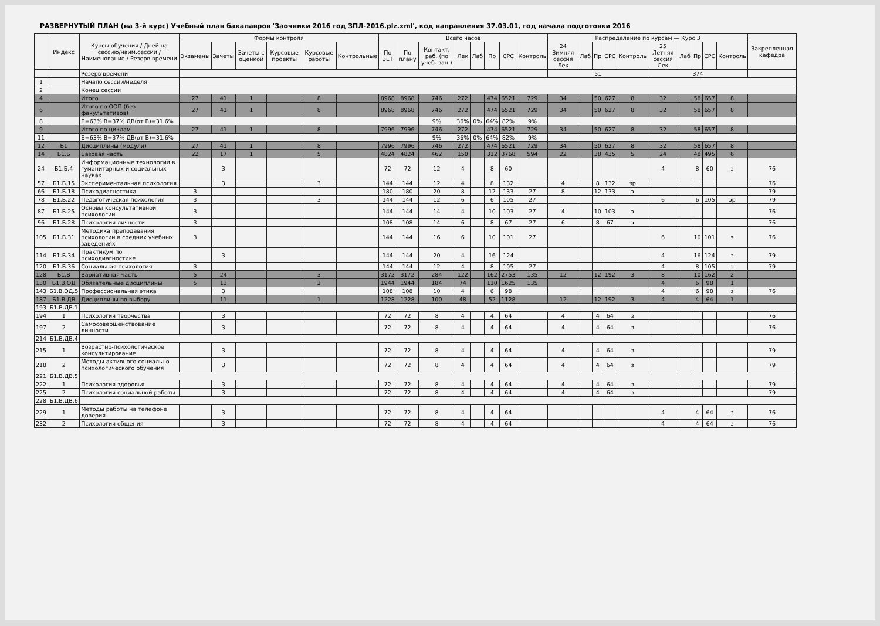РАЗВЕРНУТЫЙ ПЛАН (на 3-й курс) Учебный план бакалавров 'Заочники 2016 год ЗПЛ-2016.plz.xml', код направления 37.03.01, год начала подготовки 2016
| | Индекс | Курсы обучения / Дней на сессию/наим.сессии / Наименование / Резерв времени | Формы контроля | | | | | | Всего часов | | | | | | | | Распределение по курсам — Курс 3 | | | | | | | | | | Закрепленная кафедра |
| --- | --- | --- | --- | --- | --- | --- | --- | --- | --- | --- | --- | --- | --- | --- | --- | --- | --- | --- | --- | --- | --- | --- | --- | --- | --- | --- | --- |
| | | | Экзамены | Зачеты | Зачеты с оценкой | Курсовые проекты | Курсовые работы | Контрольные | По ЗЕТ | По плану | Контакт. раб. (по учеб. зан.) | Лек | Лаб | Пр | СРС | Контроль | 24 Зимняя сессия Лек | Лаб | Пр | СРС | Контроль | 25 Летняя сессия Лек | Лаб | Пр | СРС | Контроль | |
| | | Резерв времени | | | | | | | | | | | | | | | 51 | | | | | 374 | | | | | |
| 1 | | Начало сессии/неделя | | | | | | | | | | | | | | | | | | | | | | | | | |
| 2 | | Конец сессии | | | | | | | | | | | | | | | | | | | | | | | | | |
| 4 | | Итого | 27 | 41 | 1 | | 8 | | 8968 | 8968 | 746 | 272 | | 474 | 6521 | 729 | 34 | | 50 | 627 | 8 | 32 | | 58 | 657 | 8 | |
| 6 | | Итого по ООП (без факультативов) | 27 | 41 | 1 | | 8 | | 8968 | 8968 | 746 | 272 | | 474 | 6521 | 729 | 34 | | 50 | 627 | 8 | 32 | | 58 | 657 | 8 | |
| 8 | | Б=63% В=37% ДВ(от В)=31.6% | | | | | | | | | 9% | 36% | 0% | 64% | 82% | 9% | | | | | | | | | | | |
| 9 | | Итого по циклам | 27 | 41 | 1 | | 8 | | 7996 | 7996 | 746 | 272 | | 474 | 6521 | 729 | 34 | | 50 | 627 | 8 | 32 | | 58 | 657 | 8 | |
| 11 | | Б=63% В=37% ДВ(от В)=31.6% | | | | | | | | | 9% | 36% | 0% | 64% | 82% | 9% | | | | | | | | | | | |
| 12 | Б1 | Дисциплины (модули) | 27 | 41 | 1 | | 8 | | 7996 | 7996 | 746 | 272 | | 474 | 6521 | 729 | 34 | | 50 | 627 | 8 | 32 | | 58 | 657 | 8 | |
| 14 | Б1.Б | Базовая часть | 22 | 17 | 1 | | 5 | | 4824 | 4824 | 462 | 150 | | 312 | 3768 | 594 | 22 | | 38 | 435 | 5 | 24 | | 48 | 495 | 6 | |
| 24 | Б1.Б.4 | Информационные технологии в гуманитарных и социальных науках | | 3 | | | | | 72 | 72 | 12 | 4 | | 8 | 60 | | | | | | | 4 | | 8 | 60 | з | 76 |
| 57 | Б1.Б.15 | Экспериментальная психология | | 3 | | | 3 | | 144 | 144 | 12 | 4 | | 8 | 132 | | 4 | | 8 | 132 | зр | | | | | | 76 |
| 66 | Б1.Б.18 | Психодиагностика | 3 | | | | | | 180 | 180 | 20 | 8 | | 12 | 133 | 27 | 8 | | 12 | 133 | э | | | | | | 79 |
| 78 | Б1.Б.22 | Педагогическая психология | 3 | | | | 3 | | 144 | 144 | 12 | 6 | | 6 | 105 | 27 | | | | | | 6 | | 6 | 105 | эр | 79 |
| 87 | Б1.Б.25 | Основы консультативной психологии | 3 | | | | | | 144 | 144 | 14 | 4 | | 10 | 103 | 27 | 4 | | 10 | 103 | э | | | | | | 76 |
| 96 | Б1.Б.28 | Психология личности | 3 | | | | | | 108 | 108 | 14 | 6 | | 8 | 67 | 27 | 6 | | 8 | 67 | э | | | | | | 76 |
| 105 | Б1.Б.31 | Методика преподавания психологии в средних учебных заведениях | 3 | | | | | | 144 | 144 | 16 | 6 | | 10 | 101 | 27 | | | | | | 6 | | 10 | 101 | э | 76 |
| 114 | Б1.Б.34 | Практикум по психодиагностике | | 3 | | | | | 144 | 144 | 20 | 4 | | 16 | 124 | | | | | | | 4 | | 16 | 124 | з | 79 |
| 120 | Б1.Б.36 | Социальная психология | 3 | | | | | | 144 | 144 | 12 | 4 | | 8 | 105 | 27 | | | | | | 4 | | 8 | 105 | э | 79 |
| 128 | Б1.В | Вариативная часть | 5 | 24 | | | 3 | | 3172 | 3172 | 284 | 122 | | 162 | 2753 | 135 | 12 | | 12 | 192 | 3 | 8 | | 10 | 162 | 2 | |
| 130 | Б1.В.ОД | Обязательные дисциплины | 5 | 13 | | | 2 | | 1944 | 1944 | 184 | 74 | | 110 | 1625 | 135 | | | | | | 4 | | 6 | 98 | 1 | |
| 143 | Б1.В.ОД.5 | Профессиональная этика | | 3 | | | | | 108 | 108 | 10 | 4 | | 6 | 98 | | | | | | | 4 | | 6 | 98 | з | 76 |
| 187 | Б1.В.ДВ | Дисциплины по выбору | | 11 | | | 1 | | 1228 | 1228 | 100 | 48 | | 52 | 1128 | | 12 | | 12 | 192 | 3 | 4 | | 4 | 64 | 1 | |
| 193 | Б1.В.ДВ.1 | | | | | | | | | | | | | | | | | | | | | | | | | | |
| 194 | 1 | Психология творчества | | 3 | | | | | 72 | 72 | 8 | 4 | | 4 | 64 | | 4 | | 4 | 64 | з | | | | | | 76 |
| 197 | 2 | Самосовершенствование личности | | 3 | | | | | 72 | 72 | 8 | 4 | | 4 | 64 | | 4 | | 4 | 64 | з | | | | | | 76 |
| 214 | Б1.В.ДВ.4 | | | | | | | | | | | | | | | | | | | | | | | | | | |
| 215 | 1 | Возрастно-психологическое консультирование | | 3 | | | | | 72 | 72 | 8 | 4 | | 4 | 64 | | 4 | | 4 | 64 | з | | | | | | 79 |
| 218 | 2 | Методы активного социально-психологического обучения | | 3 | | | | | 72 | 72 | 8 | 4 | | 4 | 64 | | 4 | | 4 | 64 | з | | | | | | 79 |
| 221 | Б1.В.ДВ.5 | | | | | | | | | | | | | | | | | | | | | | | | | | |
| 222 | 1 | Психология здоровья | | 3 | | | | | 72 | 72 | 8 | 4 | | 4 | 64 | | 4 | | 4 | 64 | з | | | | | | 79 |
| 225 | 2 | Психология социальной работы | | 3 | | | | | 72 | 72 | 8 | 4 | | 4 | 64 | | 4 | | 4 | 64 | з | | | | | | 79 |
| 228 | Б1.В.ДВ.6 | | | | | | | | | | | | | | | | | | | | | | | | | | |
| 229 | 1 | Методы работы на телефоне доверия | | 3 | | | | | 72 | 72 | 8 | 4 | | 4 | 64 | | | | | | | 4 | | 4 | 64 | з | 76 |
| 232 | 2 | Психология общения | | 3 | | | | | 72 | 72 | 8 | 4 | | 4 | 64 | | | | | | | 4 | | 4 | 64 | з | 76 |